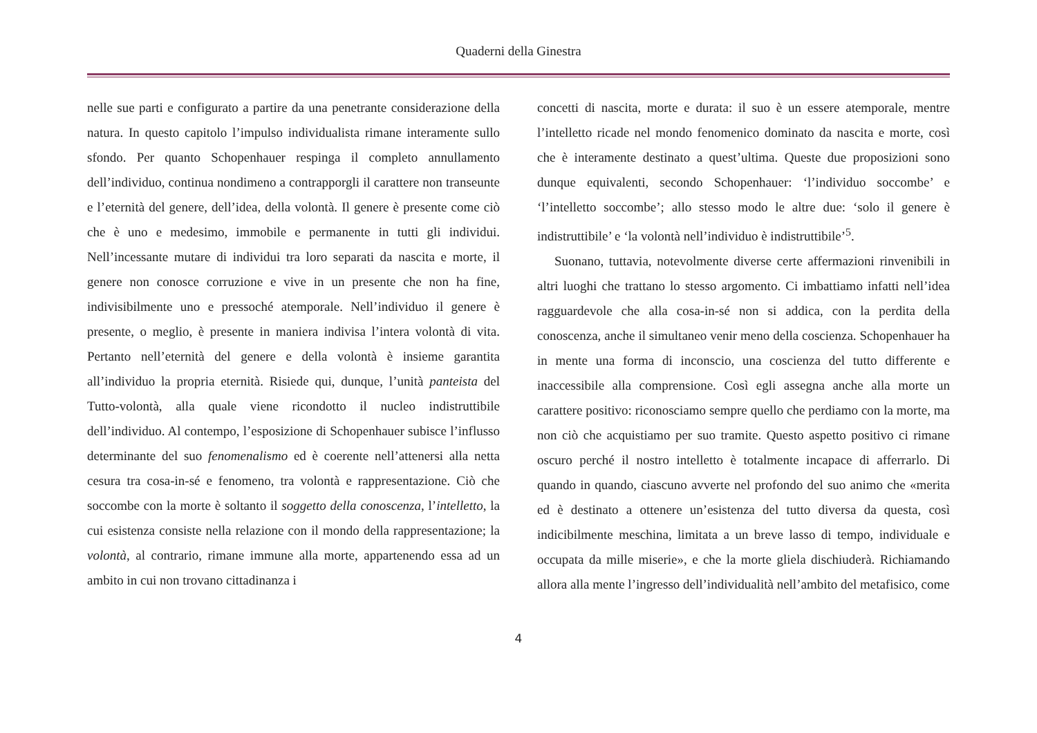Quaderni della Ginestra
nelle sue parti e configurato a partire da una penetrante considerazione della natura. In questo capitolo l’impulso individualista rimane interamente sullo sfondo. Per quanto Schopenhauer respinga il completo annullamento dell’individuo, continua nondimeno a contrapporgli il carattere non transeunte e l’eternità del genere, dell’idea, della volontà. Il genere è presente come ciò che è uno e medesimo, immobile e permanente in tutti gli individui. Nell’incessante mutare di individui tra loro separati da nascita e morte, il genere non conosce corruzione e vive in un presente che non ha fine, indivisibilmente uno e pressoché atemporale. Nell’individuo il genere è presente, o meglio, è presente in maniera indivisa l’intera volontà di vita. Pertanto nell’eternità del genere e della volontà è insieme garantita all’individuo la propria eternità. Risiede qui, dunque, l’unità panteista del Tutto-volontà, alla quale viene ricondotto il nucleo indistruttibile dell’individuo. Al contempo, l’esposizione di Schopenhauer subisce l’influsso determinante del suo fenomenalismo ed è coerente nell’attenersi alla netta cesura tra cosa-in-sé e fenomeno, tra volontà e rappresentazione. Ciò che soccombe con la morte è soltanto il soggetto della conoscenza, l’intelletto, la cui esistenza consiste nella relazione con il mondo della rappresentazione; la volontà, al contrario, rimane immune alla morte, appartenendo essa ad un ambito in cui non trovano cittadinanza i
concetti di nascita, morte e durata: il suo è un essere atemporale, mentre l’intelletto ricade nel mondo fenomenico dominato da nascita e morte, così che è interamente destinato a quest’ultima. Queste due proposizioni sono dunque equivalenti, secondo Schopenhauer: ‘l’individuo soccombe’ e ‘l’intelletto soccombe’; allo stesso modo le altre due: ‘solo il genere è indistruttibile’ e ‘la volontà nell’individuo è indistruttibile’<sup>5</sup>.
Suonano, tuttavia, notevolmente diverse certe affermazioni rinvenibili in altri luoghi che trattano lo stesso argomento. Ci imbattiamo infatti nell’idea ragguardevole che alla cosa-in-sé non si addica, con la perdita della conoscenza, anche il simultaneo venir meno della coscienza. Schopenhauer ha in mente una forma di inconscio, una coscienza del tutto differente e inaccessibile alla comprensione. Così egli assegna anche alla morte un carattere positivo: riconosciamo sempre quello che perdiamo con la morte, ma non ciò che acquistiamo per suo tramite. Questo aspetto positivo ci rimane oscuro perché il nostro intelletto è totalmente incapace di afferrarlo. Di quando in quando, ciascuno avverte nel profondo del suo animo che «merita ed è destinato a ottenere un’esistenza del tutto diversa da questa, così indicibilmente meschina, limitata a un breve lasso di tempo, individuale e occupata da mille miserie», e che la morte gliela dischiuderà. Richiamando allora alla mente l’ingresso dell’individualità nell’ambito del metafisico, come
4